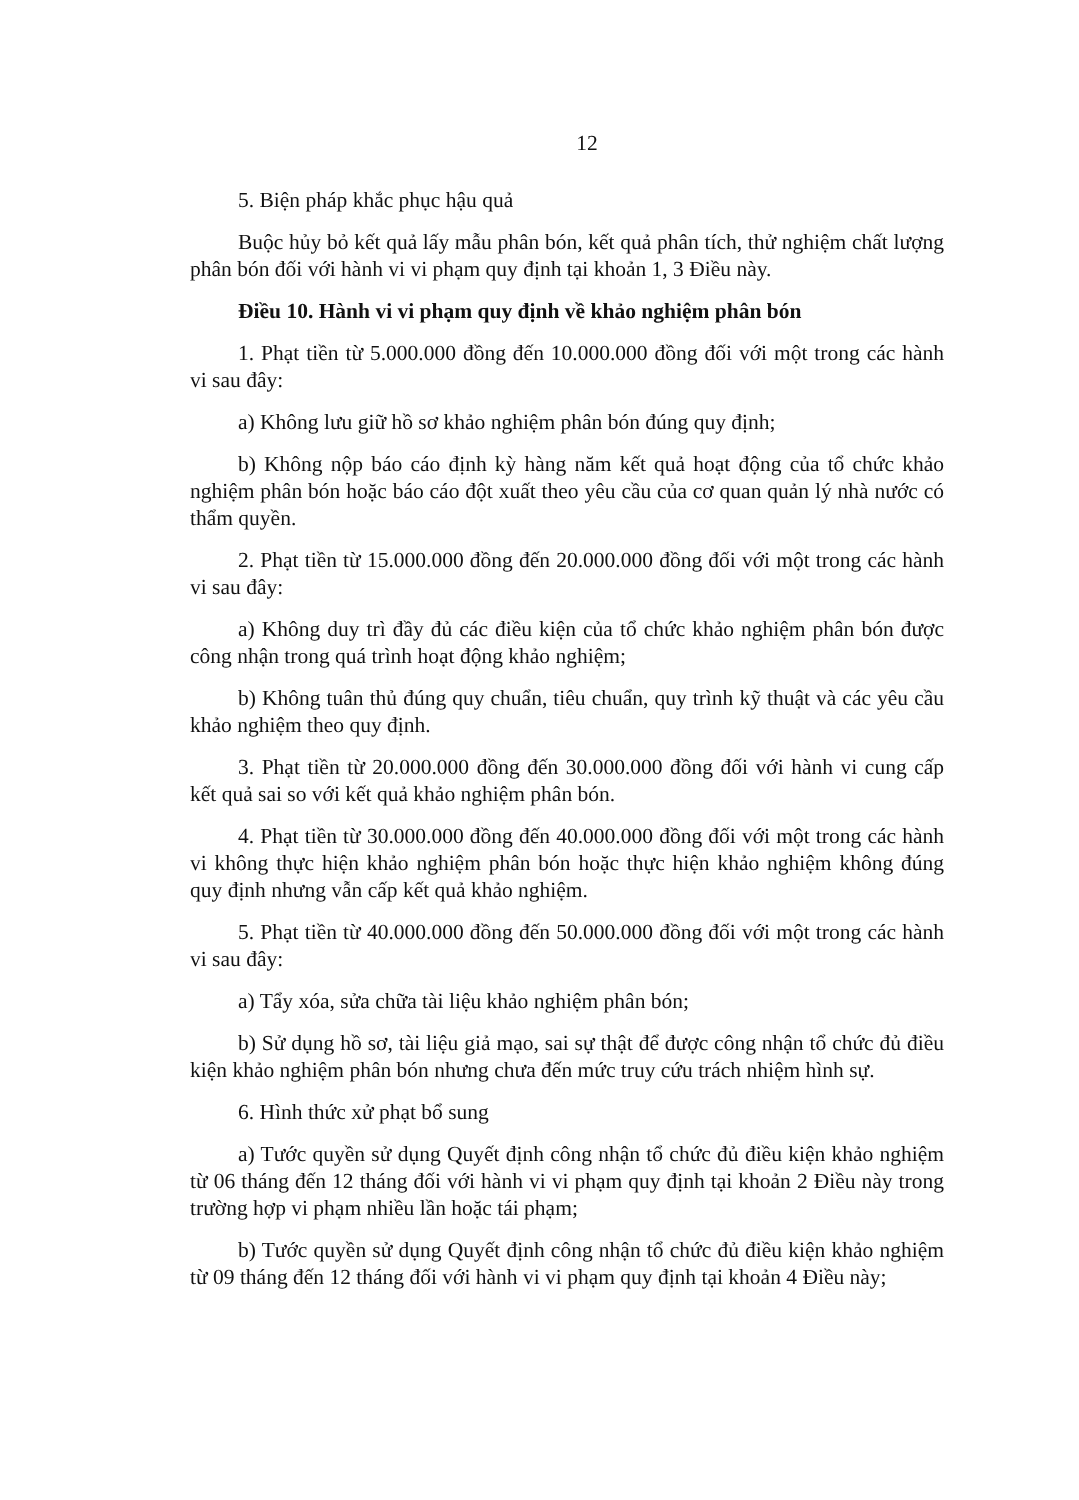12
5. Biện pháp khắc phục hậu quả
Buộc hủy bỏ kết quả lấy mẫu phân bón, kết quả phân tích, thử nghiệm chất lượng phân bón đối với hành vi vi phạm quy định tại khoản 1, 3 Điều này.
Điều 10. Hành vi vi phạm quy định về khảo nghiệm phân bón
1. Phạt tiền từ 5.000.000 đồng đến 10.000.000 đồng đối với một trong các hành vi sau đây:
a) Không lưu giữ hồ sơ khảo nghiệm phân bón đúng quy định;
b) Không nộp báo cáo định kỳ hàng năm kết quả hoạt động của tổ chức khảo nghiệm phân bón hoặc báo cáo đột xuất theo yêu cầu của cơ quan quản lý nhà nước có thẩm quyền.
2. Phạt tiền từ 15.000.000 đồng đến 20.000.000 đồng đối với một trong các hành vi sau đây:
a) Không duy trì đầy đủ các điều kiện của tổ chức khảo nghiệm phân bón được công nhận trong quá trình hoạt động khảo nghiệm;
b) Không tuân thủ đúng quy chuẩn, tiêu chuẩn, quy trình kỹ thuật và các yêu cầu khảo nghiệm theo quy định.
3. Phạt tiền từ 20.000.000 đồng đến 30.000.000 đồng đối với hành vi cung cấp kết quả sai so với kết quả khảo nghiệm phân bón.
4. Phạt tiền từ 30.000.000 đồng đến 40.000.000 đồng đối với một trong các hành vi không thực hiện khảo nghiệm phân bón hoặc thực hiện khảo nghiệm không đúng quy định nhưng vẫn cấp kết quả khảo nghiệm.
5. Phạt tiền từ 40.000.000 đồng đến 50.000.000 đồng đối với một trong các hành vi sau đây:
a) Tẩy xóa, sửa chữa tài liệu khảo nghiệm phân bón;
b) Sử dụng hồ sơ, tài liệu giả mạo, sai sự thật để được công nhận tổ chức đủ điều kiện khảo nghiệm phân bón nhưng chưa đến mức truy cứu trách nhiệm hình sự.
6. Hình thức xử phạt bổ sung
a) Tước quyền sử dụng Quyết định công nhận tổ chức đủ điều kiện khảo nghiệm từ 06 tháng đến 12 tháng đối với hành vi vi phạm quy định tại khoản 2 Điều này trong trường hợp vi phạm nhiều lần hoặc tái phạm;
b) Tước quyền sử dụng Quyết định công nhận tổ chức đủ điều kiện khảo nghiệm từ 09 tháng đến 12 tháng đối với hành vi vi phạm quy định tại khoản 4 Điều này;